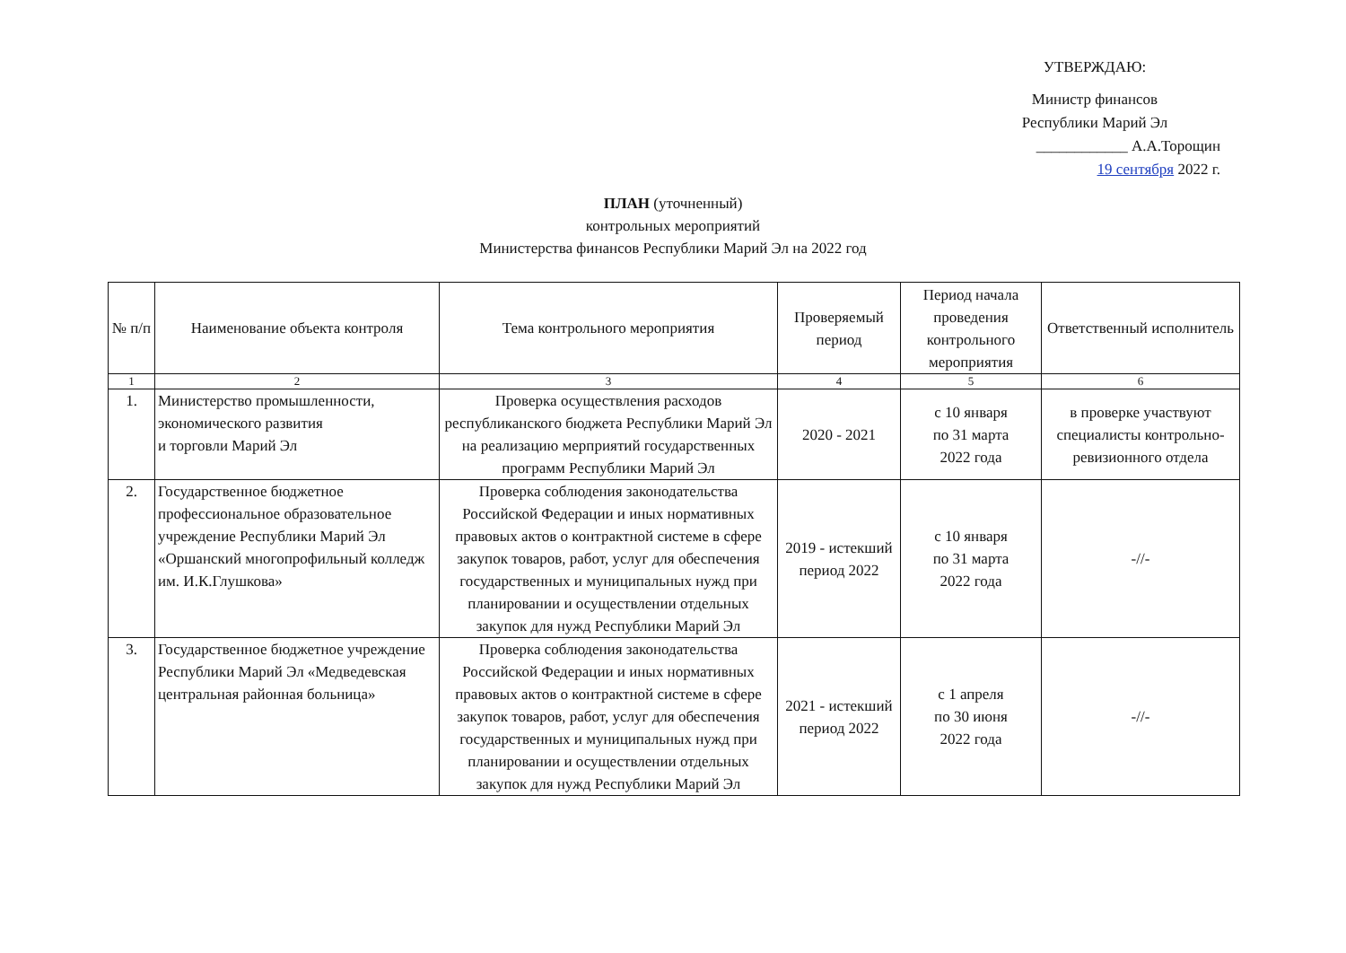УТВЕРЖДАЮ:
Министр финансов
Республики Марий Эл
____________ А.А.Торощин
19 сентября 2022 г.
ПЛАН (уточненный)
контрольных мероприятий
Министерства финансов Республики Марий Эл на 2022 год
| № п/п | Наименование объекта контроля | Тема контрольного мероприятия | Проверяемый период | Период начала проведения контрольного мероприятия | Ответственный исполнитель |
| --- | --- | --- | --- | --- | --- |
| 1 | 2 | 3 | 4 | 5 | 6 |
| 1. | Министерство промышленности, экономического развития и торговли Марий Эл | Проверка осуществления расходов республиканского бюджета Республики Марий Эл на реализацию мерприятий государственных программ Республики Марий Эл | 2020 - 2021 | с 10 января по 31 марта 2022 года | в проверке участвуют специалисты контрольно-ревизионного отдела |
| 2. | Государственное бюджетное профессиональное образовательное учреждение Республики Марий Эл «Оршанский многопрофильный колледж им. И.К.Глушкова» | Проверка соблюдения законодательства Российской Федерации и иных нормативных правовых актов о контрактной системе в сфере закупок товаров, работ, услуг для обеспечения государственных и муниципальных нужд при планировании и осуществлении отдельных закупок для нужд Республики Марий Эл | 2019 - истекший период 2022 | с 10 января по 31 марта 2022 года | -//- |
| 3. | Государственное бюджетное учреждение Республики Марий Эл «Медведевская центральная районная больница» | Проверка соблюдения законодательства Российской Федерации и иных нормативных правовых актов о контрактной системе в сфере закупок товаров, работ, услуг для обеспечения государственных и муниципальных нужд при планировании и осуществлении отдельных закупок для нужд Республики Марий Эл | 2021 - истекший период 2022 | с 1 апреля по 30 июня 2022 года | -//- |